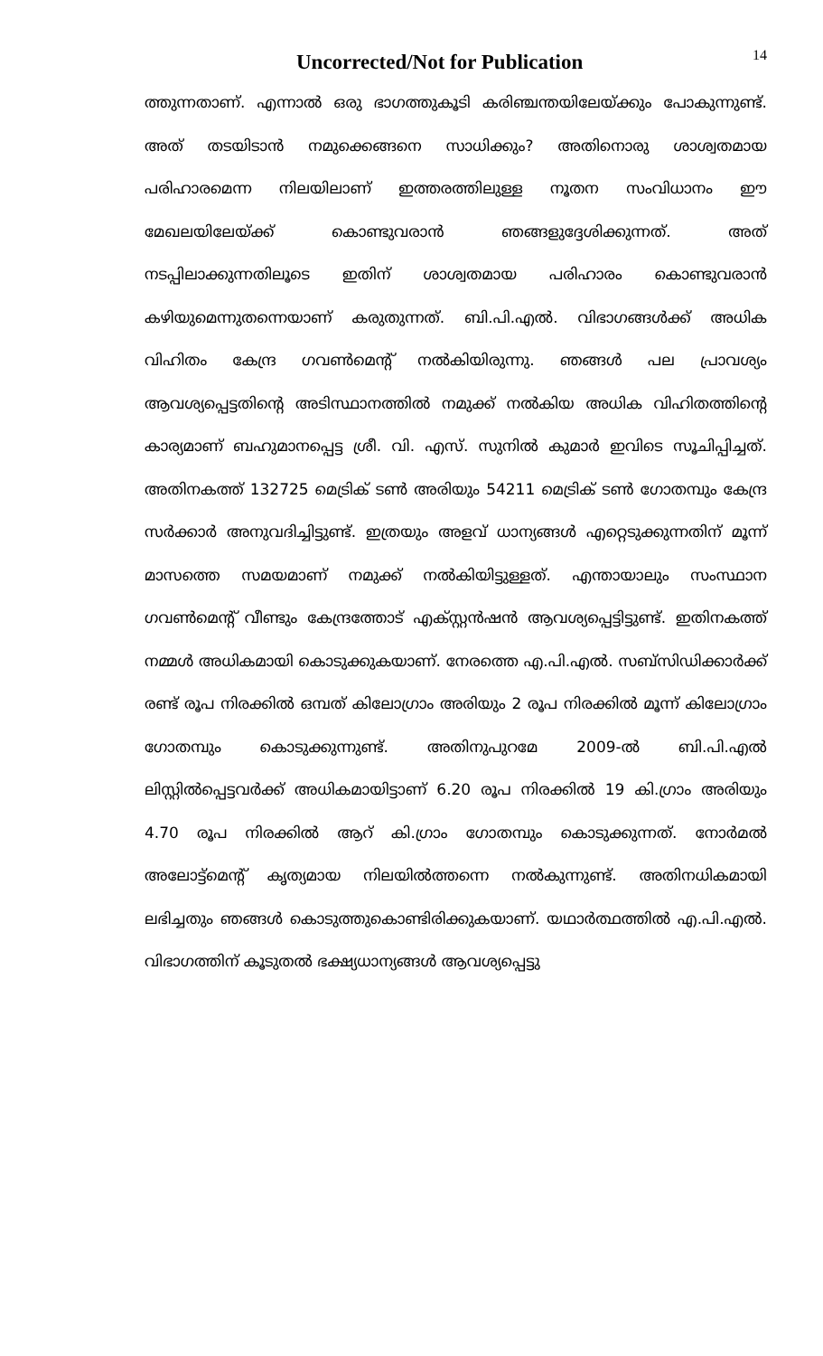Uncorrected/Not for Publication
14
ത്തുന്നതാണ്. എന്നാൽ ഒരു ഭാഗത്തുകൂടി കരിഞ്ചന്തയിലേയ്ക്കും പോകുന്നുണ്ട്. അത് തടയിടാൻ നമുക്കെങ്ങനെ സാധിക്കും? അതിനൊരു ശാശ്വതമായ പരിഹാരമെന്ന നിലയിലാണ് ഇത്തരത്തിലുള്ള നൂതന സംവിധാനം ഈ മേഖലയിലേയ്ക്ക് കൊണ്ടുവരാൻ ഞങ്ങളുദ്ദേശിക്കുന്നത്. അത് നടപ്പിലാക്കുന്നതിലൂടെ ഇതിന് ശാശ്വതമായ പരിഹാരം കൊണ്ടുവരാൻ കഴിയുമെന്നുതന്നെയാണ് കരുതുന്നത്. ബി.പി.എൽ. വിഭാഗങ്ങൾക്ക് അധിക വിഹിതം കേന്ദ്ര ഗവൺമെന്റ് നൽകിയിരുന്നു. ഞങ്ങൾ പല പ്രാവശ്യം ആവശ്യപ്പെട്ടതിന്റെ അടിസ്ഥാനത്തിൽ നമുക്ക് നൽകിയ അധിക വിഹിതത്തിന്റെ കാര്യമാണ് ബഹുമാനപ്പെട്ട ശ്രീ. വി. എസ്. സുനിൽ കുമാർ ഇവിടെ സൂചിപ്പിച്ചത്. അതിനകത്ത് 132725 മെട്രിക് ടൺ അരിയും 54211 മെട്രിക് ടൺ ഗോതമ്പും കേന്ദ്ര സർക്കാർ അനുവദിച്ചിട്ടുണ്ട്. ഇത്രയും അളവ് ധാന്യങ്ങൾ എറ്റെടുക്കുന്നതിന് മൂന്ന് മാസത്തെ സമയമാണ് നമുക്ക് നൽകിയിട്ടുള്ളത്. എന്തായാലും സംസ്ഥാന ഗവൺമെന്റ് വീണ്ടും കേന്ദ്രത്തോട് എക്സ്റ്റൻഷൻ ആവശ്യപ്പെട്ടിട്ടുണ്ട്. ഇതിനകത്ത് നമ്മൾ അധികമായി കൊടുക്കുകയാണ്. നേരത്തെ എ.പി.എൽ. സബ്സിഡിക്കാർക്ക് രണ്ട് രൂപ നിരക്കിൽ ഒമ്പത് കിലോഗ്രാം അരിയും 2 രൂപ നിരക്കിൽ മൂന്ന് കിലോഗ്രാം ഗോതമ്പും കൊടുക്കുന്നുണ്ട്. അതിനുപുറമേ 2009-ൽ ബി.പി.എൽ ലിസ്റ്റിൽപ്പെട്ടവർക്ക് അധികമായിട്ടാണ് 6.20 രൂപ നിരക്കിൽ 19 കി.ഗ്രാം അരിയും 4.70 രൂപ നിരക്കിൽ ആറ് കി.ഗ്രാം ഗോതമ്പും കൊടുക്കുന്നത്. നോർമൽ അലോട്ട്മെന്റ് കൃത്യമായ നിലയിൽത്തന്നെ നൽകുന്നുണ്ട്. അതിനധികമായി ലഭിച്ചതും ഞങ്ങൾ കൊടുത്തുകൊണ്ടിരിക്കുകയാണ്. യഥാർത്ഥത്തിൽ എ.പി.എൽ. വിഭാഗത്തിന് കൂടുതൽ ഭക്ഷ്യധാന്യങ്ങൾ ആവശ്യപ്പെട്ടു